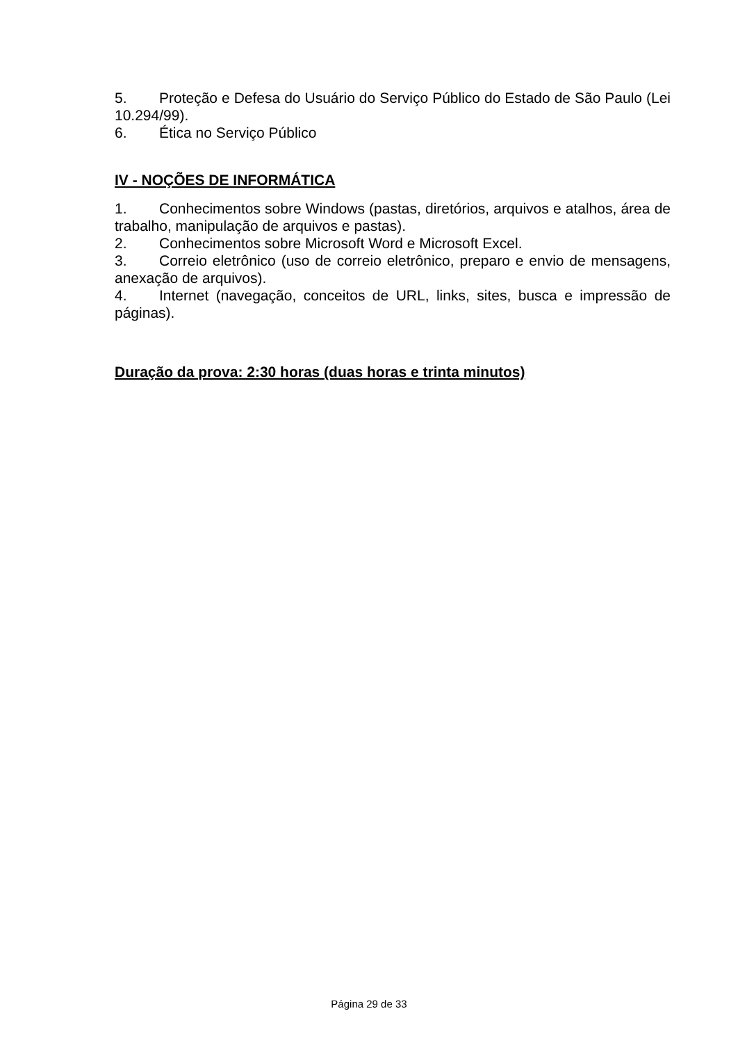5. Proteção e Defesa do Usuário do Serviço Público do Estado de São Paulo (Lei 10.294/99).
6. Ética no Serviço Público
IV - NOÇÕES DE INFORMÁTICA
1. Conhecimentos sobre Windows (pastas, diretórios, arquivos e atalhos, área de trabalho, manipulação de arquivos e pastas).
2. Conhecimentos sobre Microsoft Word e Microsoft Excel.
3. Correio eletrônico (uso de correio eletrônico, preparo e envio de mensagens, anexação de arquivos).
4. Internet (navegação, conceitos de URL, links, sites, busca e impressão de páginas).
Duração da prova: 2:30 horas (duas horas e trinta minutos)
Página 29 de 33